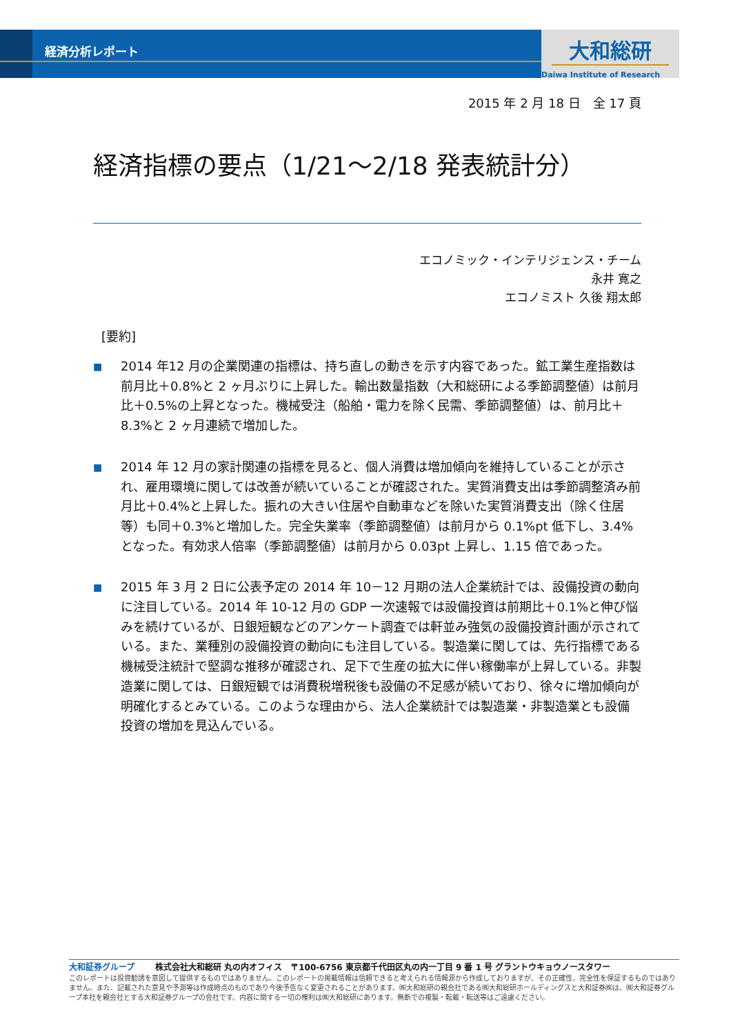経済分析レポート
大和総研
Daiwa Institute of Research
2015 年 2 月 18 日　全 17 頁
経済指標の要点（1/21～2/18 発表統計分）
エコノミック・インテリジェンス・チーム
永井 寛之
エコノミスト 久後 翔太郎
[要約]
■
2014 年12 月の企業関連の指標は、持ち直しの動きを示す内容であった。鉱工業生産指数は前月比＋0.8%と 2 ヶ月ぶりに上昇した。輸出数量指数（大和総研による季節調整値）は前月比＋0.5%の上昇となった。機械受注（船舶・電力を除く民需、季節調整値）は、前月比＋8.3%と 2 ヶ月連続で増加した。
■
2014 年 12 月の家計関連の指標を見ると、個人消費は増加傾向を維持していることが示され、雇用環境に関しては改善が続いていることが確認された。実質消費支出は季節調整済み前月比＋0.4%と上昇した。振れの大きい住居や自動車などを除いた実質消費支出（除く住居等）も同＋0.3%と増加した。完全失業率（季節調整値）は前月から 0.1%pt 低下し、3.4%となった。有効求人倍率（季節調整値）は前月から 0.03pt 上昇し、1.15 倍であった。
■
2015 年 3 月 2 日に公表予定の 2014 年 10－12 月期の法人企業統計では、設備投資の動向に注目している。2014 年 10-12 月の GDP 一次速報では設備投資は前期比＋0.1%と伸び悩みを続けているが、日銀短観などのアンケート調査では軒並み強気の設備投資計画が示されている。また、業種別の設備投資の動向にも注目している。製造業に関しては、先行指標である機械受注統計で堅調な推移が確認され、足下で生産の拡大に伴い稼働率が上昇している。非製造業に関しては、日銀短観では消費税増税後も設備の不足感が続いており、徐々に増加傾向が明確化するとみている。このような理由から、法人企業統計では製造業・非製造業とも設備投資の増加を見込んでいる。
大和証券グループ 株式会社大和総研 丸の内オフィス　〒100-6756 東京都千代田区丸の内一丁目 9 番 1 号 グラントウキョウノースタワー
このレポートは投資勧誘を意図して提供するものではありません。このレポートの掲載情報は信頼できると考えられる情報源から作成しておりますが、その正確性、完全性を保証するものではありません。また、記載された意見や予測等は作成時点のものであり今後予告なく変更されることがあります。㈱大和総研の親会社である㈱大和総研ホールディングスと大和証券㈱は、㈱大和証券グループ本社を親会社とする大和証券グループの会社です。内容に関する一切の権利は㈱大和総研にあります。無断での複製・転載・転送等はご遠慮ください。